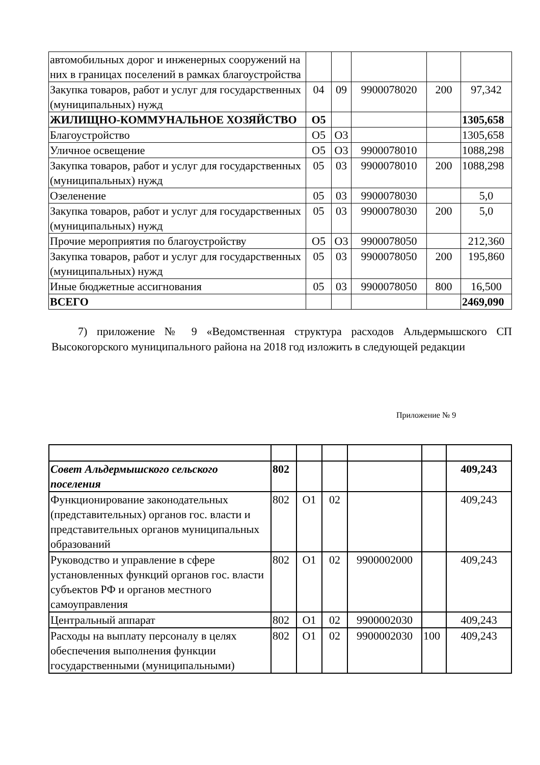| автомобильных дорог и инженерных сооружений на них в границах поселений в рамках благоустройства | | | | | |
| Закупка товаров, работ и услуг для государственных (муниципальных) нужд | 04 | 09 | 9900078020 | 200 | 97,342 |
| ЖИЛИЩНО-КОММУНАЛЬНОЕ ХОЗЯЙСТВО | О5 | | | | 1305,658 |
| Благоустройство | О5 | О3 | | | 1305,658 |
| Уличное освещение | О5 | О3 | 9900078010 | | 1088,298 |
| Закупка товаров, работ и услуг для государственных (муниципальных) нужд | 05 | 03 | 9900078010 | 200 | 1088,298 |
| Озеленение | 05 | 03 | 9900078030 | | 5,0 |
| Закупка товаров, работ и услуг для государственных (муниципальных) нужд | 05 | 03 | 9900078030 | 200 | 5,0 |
| Прочие мероприятия по благоустройству | О5 | О3 | 9900078050 | | 212,360 |
| Закупка товаров, работ и услуг для государственных (муниципальных) нужд | 05 | 03 | 9900078050 | 200 | 195,860 |
| Иные бюджетные ассигнования | 05 | 03 | 9900078050 | 800 | 16,500 |
| ВСЕГО | | | | | 2469,090 |
7) приложение № 9 «Ведомственная структура расходов Альдермышского СП Высокогорского муниципального района на 2018 год изложить в следующей редакции
Приложение № 9
| Совет Альдермышского сельского поселения | 802 | | | | | 409,243 |
| Функционирование законодательных (представительных) органов гос. власти и представительных органов муниципальных образований | 802 | О1 | 02 | | | 409,243 |
| Руководство и управление в сфере установленных функций органов гос. власти субъектов РФ и органов местного самоуправления | 802 | О1 | 02 | 9900002000 | | 409,243 |
| Центральный аппарат | 802 | О1 | 02 | 9900002030 | | 409,243 |
| Расходы на выплату персоналу в целях обеспечения выполнения функции государственными (муниципальными) | 802 | О1 | 02 | 9900002030 | 100 | 409,243 |